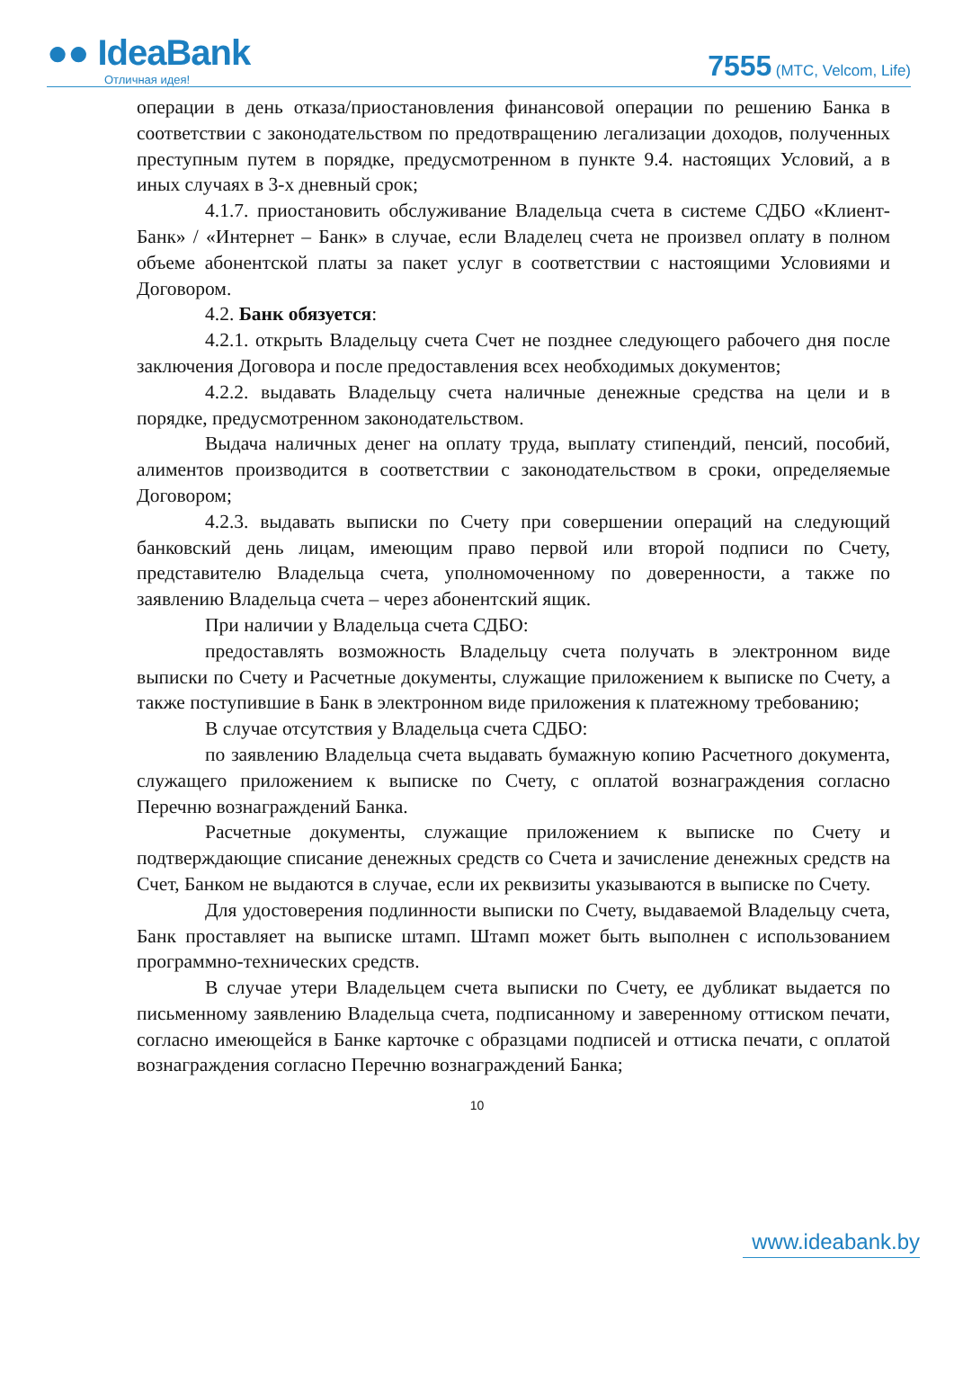●● IdeaBank
Отличная идея!
7555 (МТС, Velcom, Life)
операции в день отказа/приостановления финансовой операции по решению Банка в соответствии с законодательством по предотвращению легализации доходов, полученных преступным путем в порядке, предусмотренном в пункте 9.4. настоящих Условий, а в иных случаях в 3-х дневный срок;
4.1.7. приостановить обслуживание Владельца счета в системе СДБО «Клиент-Банк» / «Интернет – Банк» в случае, если Владелец счета не произвел оплату в полном объеме абонентской платы за пакет услуг в соответствии с настоящими Условиями и Договором.
4.2. Банк обязуется:
4.2.1. открыть Владельцу счета Счет не позднее следующего рабочего дня после заключения Договора и после предоставления всех необходимых документов;
4.2.2. выдавать Владельцу счета наличные денежные средства на цели и в порядке, предусмотренном законодательством.
Выдача наличных денег на оплату труда, выплату стипендий, пенсий, пособий, алиментов производится в соответствии с законодательством в сроки, определяемые Договором;
4.2.3. выдавать выписки по Счету при совершении операций на следующий банковский день лицам, имеющим право первой или второй подписи по Счету, представителю Владельца счета, уполномоченному по доверенности, а также по заявлению Владельца счета – через абонентский ящик.
При наличии у Владельца счета СДБО:
предоставлять возможность Владельцу счета получать в электронном виде выписки по Счету и Расчетные документы, служащие приложением к выписке по Счету, а также поступившие в Банк в электронном виде приложения к платежному требованию;
В случае отсутствия у Владельца счета СДБО:
по заявлению Владельца счета выдавать бумажную копию Расчетного документа, служащего приложением к выписке по Счету, с оплатой вознаграждения согласно Перечню вознаграждений Банка.
Расчетные документы, служащие приложением к выписке по Счету и подтверждающие списание денежных средств со Счета и зачисление денежных средств на Счет, Банком не выдаются в случае, если их реквизиты указываются в выписке по Счету.
Для удостоверения подлинности выписки по Счету, выдаваемой Владельцу счета, Банк проставляет на выписке штамп. Штамп может быть выполнен с использованием программно-технических средств.
В случае утери Владельцем счета выписки по Счету, ее дубликат выдается по письменному заявлению Владельца счета, подписанному и заверенному оттиском печати, согласно имеющейся в Банке карточке с образцами подписей и оттиска печати, с оплатой вознаграждения согласно Перечню вознаграждений Банка;
10
www.ideabank.by